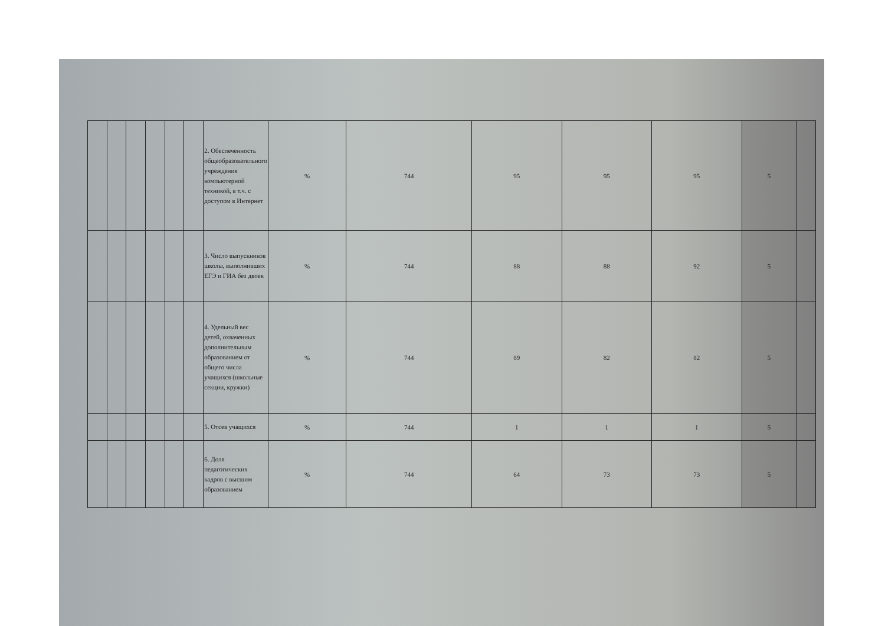| | | | | | | 2. Обеспеченность общеобразовательного учреждения компьютерной техникой, в т.ч. с доступом в Интернет | % | 744 | 95 | 95 | 95 | 5 | |
| | | | | | | 3. Число выпускников школы, выполнивших ЕГЭ и ГИА без двоек | % | 744 | 88 | 88 | 92 | 5 | |
| | | | | | | 4. Удельный вес детей, охваченных дополнительным образованием от общего числа учащихся (школьные секции, кружки) | % | 744 | 89 | 82 | 82 | 5 | |
| | | | | | | 5. Отсев учащихся | % | 744 | 1 | 1 | 1 | 5 | |
| | | | | | | 6. Доля педагогических кадров с высшим образованием | % | 744 | 64 | 73 | 73 | 5 | |